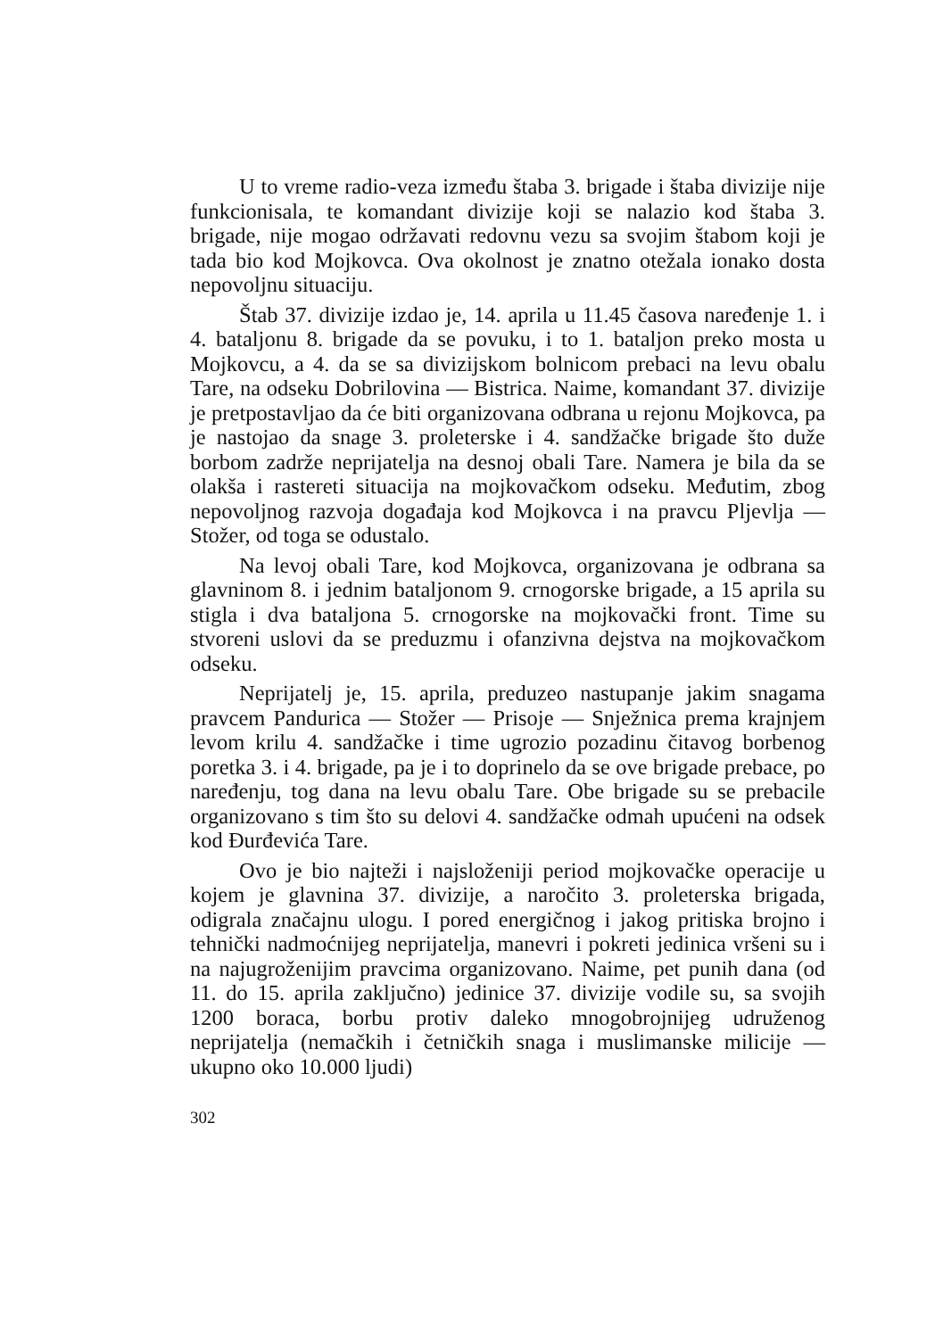U to vreme radio-veza između štaba 3. brigade i štaba divizije nije funkcionisala, te komandant divizije koji se nalazio kod štaba 3. brigade, nije mogao održavati redovnu vezu sa svojim štabom koji je tada bio kod Mojkovca. Ova okolnost je znatno otežala ionako dosta nepovoljnu situaciju.
Štab 37. divizije izdao je, 14. aprila u 11.45 časova naređenje 1. i 4. bataljonu 8. brigade da se povuku, i to 1. bataljon preko mosta u Mojkovcu, a 4. da se sa divizijskom bolnicom prebaci na levu obalu Tare, na odseku Dobrilovina — Bistrica. Naime, komandant 37. divizije je pretpostavljao da će biti organizovana odbrana u rejonu Mojkovca, pa je nastojao da snage 3. proleterske i 4. sandžačke brigade što duže borbom zadrže neprijatelja na desnoj obali Tare. Namera je bila da se olakša i rastereti situacija na mojkovačkom odseku. Međutim, zbog nepovoljnog razvoja događaja kod Mojkovca i na pravcu Pljevlja — Stožer, od toga se odustalo.
Na levoj obali Tare, kod Mojkovca, organizovana je odbrana sa glavninom 8. i jednim bataljonom 9. crnogorske brigade, a 15 aprila su stigla i dva bataljona 5. crnogorske na mojkovački front. Time su stvoreni uslovi da se preduzmu i ofanzivna dejstva na mojkovačkom odseku.
Neprijatelj je, 15. aprila, preduzeo nastupanje jakim snagama pravcem Pandurica — Stožer — Prisoje — Snježnica prema krajnjem levom krilu 4. sandžačke i time ugrozio pozadinu čitavog borbenog poretka 3. i 4. brigade, pa je i to doprinelo da se ove brigade prebace, po naređenju, tog dana na levu obalu Tare. Obe brigade su se prebacile organizovano s tim što su delovi 4. sandžačke odmah upućeni na odsek kod Đurđevića Tare.
Ovo je bio najteži i najsloženiji period mojkovačke operacije u kojem je glavnina 37. divizije, a naročito 3. proleterska brigada, odigrala značajnu ulogu. I pored energičnog i jakog pritiska brojno i tehnički nadmoćnijeg neprijatelja, manevri i pokreti jedinica vršeni su i na najugroženijim pravcima organizovano. Naime, pet punih dana (od 11. do 15. aprila zaključno) jedinice 37. divizije vodile su, sa svojih 1200 boraca, borbu protiv daleko mnogobrojnijeg udruženog neprijatelja (nemačkih i četničkih snaga i muslimanske milicije — ukupno oko 10.000 ljudi)
302